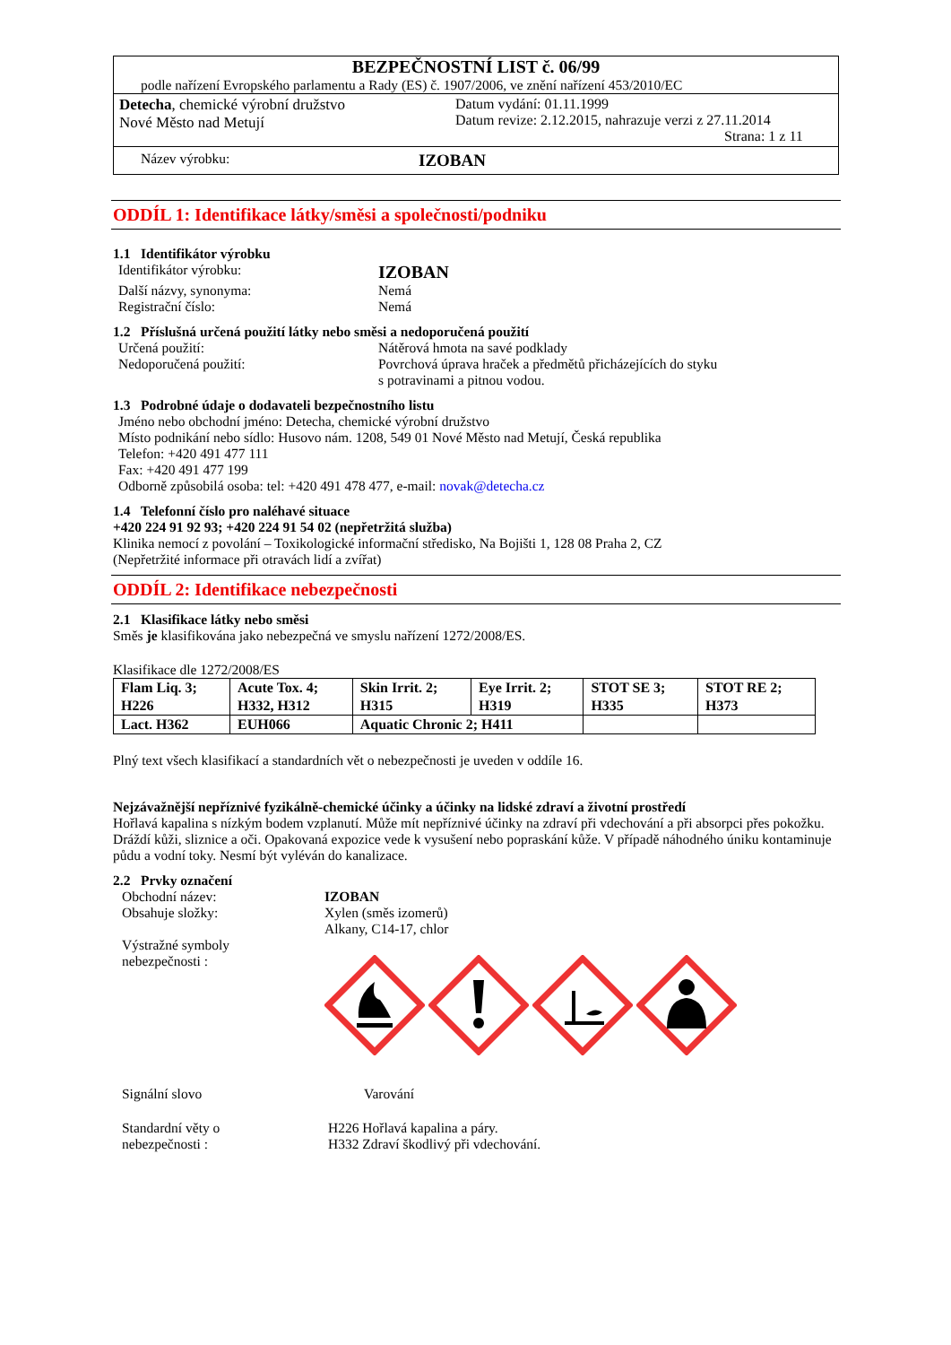BEZPEČNOSTNÍ LIST č. 06/99
podle nařízení Evropského parlamentu a Rady (ES) č. 1907/2006, ve znění nařízení 453/2010/EC
Detecha, chemické výrobní družstvo
Nové Město nad Metují
Datum vydání: 01.11.1999
Datum revize: 2.12.2015, nahrazuje verzi z 27.11.2014
Strana: 1 z 11
Název výrobku:
IZOBAN
ODDÍL 1: Identifikace látky/směsi a společnosti/podniku
1.1 Identifikátor výrobku
Identifikátor výrobku:
IZOBAN
Další názvy, synonyma: Nemá
Registrační číslo: Nemá
1.2 Příslušná určená použití látky nebo směsi a nedoporučená použití
Určená použití: Nátěrová hmota na savé podklady
Nedoporučená použití: Povrchová úprava hraček a předmětů přicházejících do styku
s potravinami a pitnou vodou.
1.3 Podrobné údaje o dodavateli bezpečnostního listu
Jméno nebo obchodní jméno: Detecha, chemické výrobní družstvo
Místo podnikání nebo sídlo: Husovo nám. 1208, 549 01 Nové Město nad Metují, Česká republika
Telefon: +420 491 477 111
Fax: +420 491 477 199
Odborně způsobilá osoba: tel: +420 491 478 477, e-mail: novak@detecha.cz
1.4 Telefonní číslo pro naléhavé situace
+420 224 91 92 93; +420 224 91 54 02 (nepřetržitá služba)
Klinika nemocí z povolání – Toxikologické informační středisko, Na Bojišti 1, 128 08 Praha 2, CZ
(Nepřetržité informace při otravách lidí a zvířat)
ODDÍL 2: Identifikace nebezpečnosti
2.1 Klasifikace látky nebo směsi
Směs je klasifikována jako nebezpečná ve smyslu nařízení 1272/2008/ES.
Klasifikace dle 1272/2008/ES
| Flam Liq. 3; H226 | Acute Tox. 4; H332, H312 | Skin Irrit. 2; H315 | Eye Irrit. 2; H319 | STOT SE 3; H335 | STOT RE 2; H373 |
| Lact. H362 | EUH066 | Aquatic Chronic 2; H411 | | | |
Plný text všech klasifikací a standardních vět o nebezpečnosti je uveden v oddíle 16.
Nejzávažnější nepříznivé fyzikálně-chemické účinky a účinky na lidské zdraví a životní prostředí
Hořlavá kapalina s nízkým bodem vzplanutí. Může mít nepříznivé účinky na zdraví při vdechování a při absorpci přes pokožku. Dráždí kůži, sliznice a oči. Opakovaná expozice vede k vysušení nebo popraskání kůže. V případě náhodného úniku kontaminuje půdu a vodní toky. Nesmí být vyléván do kanalizace.
2.2 Prvky označení
Obchodní název:
Obsahuje složky:
Výstražné symboly
nebezpečnosti :
IZOBAN
Xylen (směs izomerů)
Alkany, C14-17, chlor
Signální slovo Varování
Standardní věty o
nebezpečnosti :
H226 Hořlavá kapalina a páry.
H332 Zdraví škodlivý při vdechování.